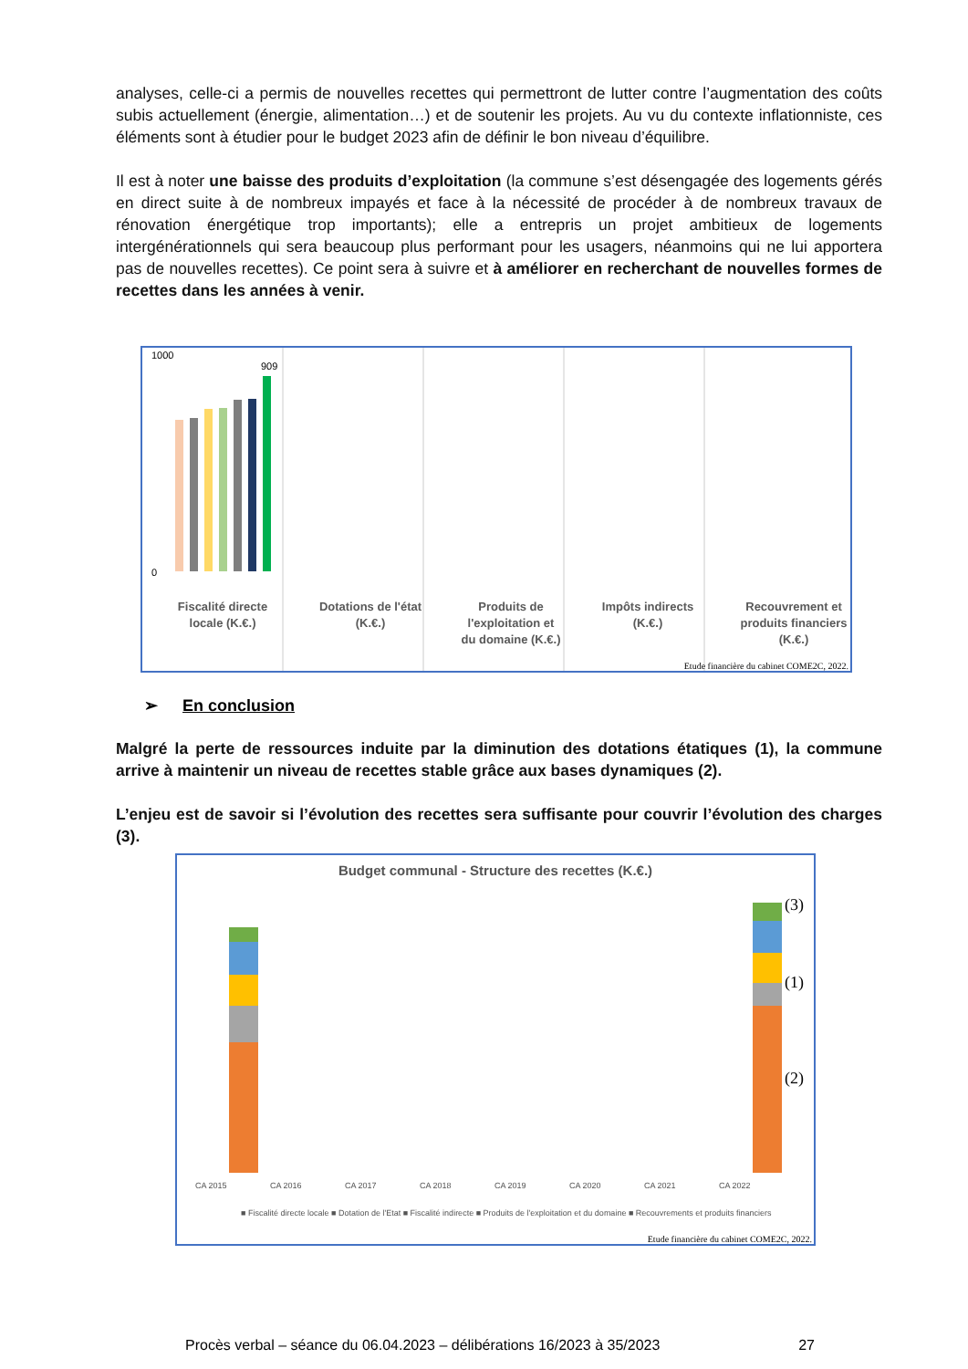analyses, celle-ci a permis de nouvelles recettes qui permettront de lutter contre l’augmentation des coûts subis actuellement (énergie, alimentation…) et de soutenir les projets. Au vu du contexte inflationniste, ces éléments sont à étudier pour le budget 2023 afin de définir le bon niveau d’équilibre.
Il est à noter une baisse des produits d’exploitation (la commune s’est désengagée des logements gérés en direct suite à de nombreux impayés et face à la nécessité de procéder à de nombreux travaux de rénovation énergétique trop importants); elle a entrepris un projet ambitieux de logements intergénérationnels qui sera beaucoup plus performant pour les usagers, néanmoins qui ne lui apportera pas de nouvelles recettes). Ce point sera à suivre et à améliorer en recherchant de nouvelles formes de recettes dans les années à venir.
Fiscalité directe
locale (K.€.)
Dotations de l'état
(K.€.)
Produits de
l'exploitation et
du domaine (K.€.)
Impôts indirects
(K.€.)
Recouvrement et
produits financiers
(K.€.)
1000
0
909
Etude financière du cabinet COME2C, 2022.
➢ En conclusion
Malgré la perte de ressources induite par la diminution des dotations étatiques (1), la commune arrive à maintenir un niveau de recettes stable grâce aux bases dynamiques (2).
L’enjeu est de savoir si l’évolution des recettes sera suffisante pour couvrir l’évolution des charges (3).
Budget communal - Structure des recettes (K.€.)
CA 2015
CA 2016
CA 2017
CA 2018
CA 2019
CA 2020
CA 2021
CA 2022
(3)
(1)
(2)
■ Fiscalité directe locale ■ Dotation de l'Etat ■ Fiscalité indirecte ■ Produits de l'exploitation et du domaine ■ Recouvrements et produits financiers
Etude financière du cabinet COME2C, 2022.
Procès verbal – séance du 06.04.2023 – délibérations 16/2023 à 35/2023 27